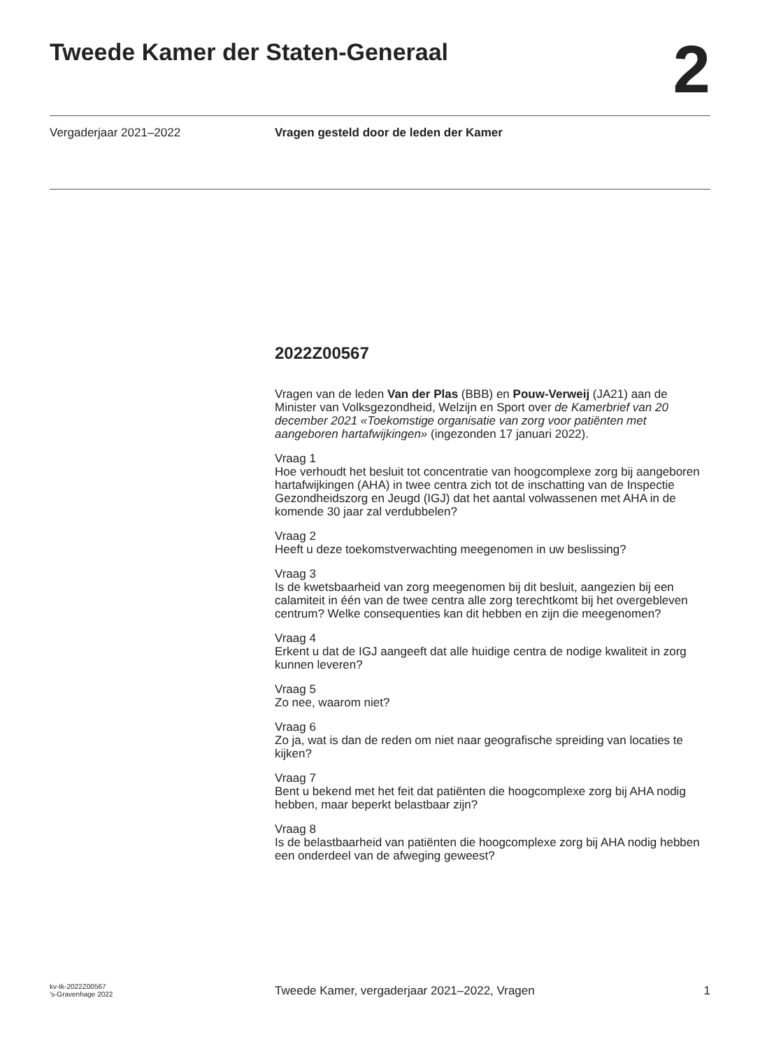Tweede Kamer der Staten-Generaal
2
Vergaderjaar 2021–2022 Vragen gesteld door de leden der Kamer
2022Z00567
Vragen van de leden Van der Plas (BBB) en Pouw-Verweij (JA21) aan de Minister van Volksgezondheid, Welzijn en Sport over de Kamerbrief van 20 december 2021 «Toekomstige organisatie van zorg voor patiënten met aangeboren hartafwijkingen» (ingezonden 17 januari 2022).
Vraag 1
Hoe verhoudt het besluit tot concentratie van hoogcomplexe zorg bij aangeboren hartafwijkingen (AHA) in twee centra zich tot de inschatting van de Inspectie Gezondheidszorg en Jeugd (IGJ) dat het aantal volwassenen met AHA in de komende 30 jaar zal verdubbelen?
Vraag 2
Heeft u deze toekomstverwachting meegenomen in uw beslissing?
Vraag 3
Is de kwetsbaarheid van zorg meegenomen bij dit besluit, aangezien bij een calamiteit in één van de twee centra alle zorg terechtkomt bij het overgebleven centrum? Welke consequenties kan dit hebben en zijn die meegenomen?
Vraag 4
Erkent u dat de IGJ aangeeft dat alle huidige centra de nodige kwaliteit in zorg kunnen leveren?
Vraag 5
Zo nee, waarom niet?
Vraag 6
Zo ja, wat is dan de reden om niet naar geografische spreiding van locaties te kijken?
Vraag 7
Bent u bekend met het feit dat patiënten die hoogcomplexe zorg bij AHA nodig hebben, maar beperkt belastbaar zijn?
Vraag 8
Is de belastbaarheid van patiënten die hoogcomplexe zorg bij AHA nodig hebben een onderdeel van de afweging geweest?
kv-tk-2022Z00567
’s-Gravenhage 2022
Tweede Kamer, vergaderjaar 2021–2022, Vragen
1